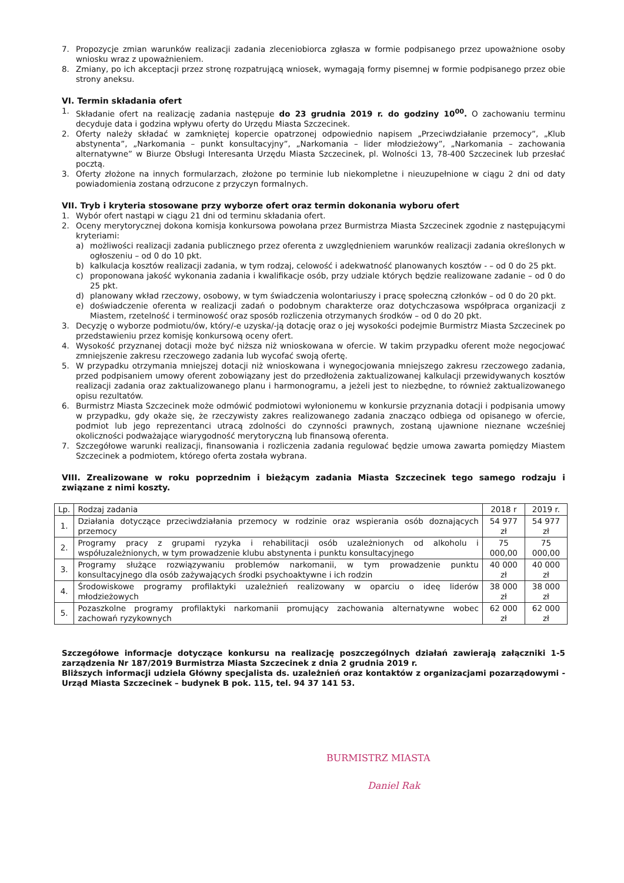7. Propozycje zmian warunków realizacji zadania zleceniobiorca zgłasza w formie podpisanego przez upoważnione osoby wniosku wraz z upoważnieniem.
8. Zmiany, po ich akceptacji przez stronę rozpatrującą wniosek, wymagają formy pisemnej w formie podpisanego przez obie strony aneksu.
VI. Termin składania ofert
1. Składanie ofert na realizację zadania następuje do 23 grudnia 2019 r. do godziny 10<sup>00</sup>. O zachowaniu terminu decyduje data i godzina wpływu oferty do Urzędu Miasta Szczecinek.
2. Oferty należy składać w zamkniętej kopercie opatrzonej odpowiednio napisem „Przeciwdziałanie przemocy”, „Klub abstynenta”, „Narkomania – punkt konsultacyjny”, „Narkomania – lider młodzieżowy”, „Narkomania – zachowania alternatywne” w Biurze Obsługi Interesanta Urzędu Miasta Szczecinek, pl. Wolności 13, 78-400 Szczecinek lub przesłać pocztą.
3. Oferty złożone na innych formularzach, złożone po terminie lub niekompletne i nieuzupełnione w ciągu 2 dni od daty powiadomienia zostaną odrzucone z przyczyn formalnych.
VII. Tryb i kryteria stosowane przy wyborze ofert oraz termin dokonania wyboru ofert
1. Wybór ofert nastąpi w ciągu 21 dni od terminu składania ofert.
2. Oceny merytorycznej dokona komisja konkursowa powołana przez Burmistrza Miasta Szczecinek zgodnie z następującymi kryteriami:
a) możliwości realizacji zadania publicznego przez oferenta z uwzględnieniem warunków realizacji zadania określonych w ogłoszeniu – od 0 do 10 pkt.
b) kalkulacja kosztów realizacji zadania, w tym rodzaj, celowość i adekwatność planowanych kosztów - – od 0 do 25 pkt.
c) proponowana jakość wykonania zadania i kwalifikacje osób, przy udziale których będzie realizowane zadanie – od 0 do 25 pkt.
d) planowany wkład rzeczowy, osobowy, w tym świadczenia wolontariuszy i pracę społeczną członków – od 0 do 20 pkt.
e) doświadczenie oferenta w realizacji zadań o podobnym charakterze oraz dotychczasowa współpraca organizacji z Miastem, rzetelność i terminowość oraz sposób rozliczenia otrzymanych środków – od 0 do 20 pkt.
3. Decyzję o wyborze podmiotu/ów, który/-e uzyska/-ją dotację oraz o jej wysokości podejmie Burmistrz Miasta Szczecinek po przedstawieniu przez komisję konkursową oceny ofert.
4. Wysokość przyznanej dotacji może być niższa niż wnioskowana w ofercie. W takim przypadku oferent może negocjować zmniejszenie zakresu rzeczowego zadania lub wycofać swoją ofertę.
5. W przypadku otrzymania mniejszej dotacji niż wnioskowana i wynegocjowania mniejszego zakresu rzeczowego zadania, przed podpisaniem umowy oferent zobowiązany jest do przedłożenia zaktualizowanej kalkulacji przewidywanych kosztów realizacji zadania oraz zaktualizowanego planu i harmonogramu, a jeżeli jest to niezbędne, to również zaktualizowanego opisu rezultatów.
6. Burmistrz Miasta Szczecinek może odmówić podmiotowi wyłonionemu w konkursie przyznania dotacji i podpisania umowy w przypadku, gdy okaże się, że rzeczywisty zakres realizowanego zadania znacząco odbiega od opisanego w ofercie, podmiot lub jego reprezentanci utracą zdolności do czynności prawnych, zostaną ujawnione nieznane wcześniej okoliczności podważające wiarygodność merytoryczną lub finansową oferenta.
7. Szczegółowe warunki realizacji, finansowania i rozliczenia zadania regulować będzie umowa zawarta pomiędzy Miastem Szczecinek a podmiotem, którego oferta została wybrana.
VIII. Zrealizowane w roku poprzednim i bieżącym zadania Miasta Szczecinek tego samego rodzaju i związane z nimi koszty.
| Lp. | Rodzaj zadania | 2018 r | 2019 r. |
| --- | --- | --- | --- |
| 1. | Działania dotyczące przeciwdziałania przemocy w rodzinie oraz wspierania osób doznających przemocy | 54 977 zł | 54 977 zł |
| 2. | Programy pracy z grupami ryzyka i rehabilitacji osób uzależnionych od alkoholu i współuzależnionych, w tym prowadzenie klubu abstynenta i punktu konsultacyjnego | 75 000,00 | 75 000,00 |
| 3. | Programy służące rozwiązywaniu problemów narkomanii, w tym prowadzenie punktu konsultacyjnego dla osób zażywających środki psychoaktywne i ich rodzin | 40 000 zł | 40 000 zł |
| 4. | Środowiskowe programy profilaktyki uzależnień realizowany w oparciu o ideę liderów młodzieżowych | 38 000 zł | 38 000 zł |
| 5. | Pozaszkolne programy profilaktyki narkomanii promujący zachowania alternatywne wobec zachowań ryzykownych | 62 000 zł | 62 000 zł |
Szczegółowe informacje dotyczące konkursu na realizację poszczególnych działań zawierają załączniki 1-5 zarządzenia Nr 187/2019 Burmistrza Miasta Szczecinek z dnia 2 grudnia 2019 r.
Bliższych informacji udziela Główny specjalista ds. uzależnień oraz kontaktów z organizacjami pozarządowymi - Urząd Miasta Szczecinek – budynek B pok. 115, tel. 94 37 141 53.
BURMISTRZ MIASTA
Daniel Rak